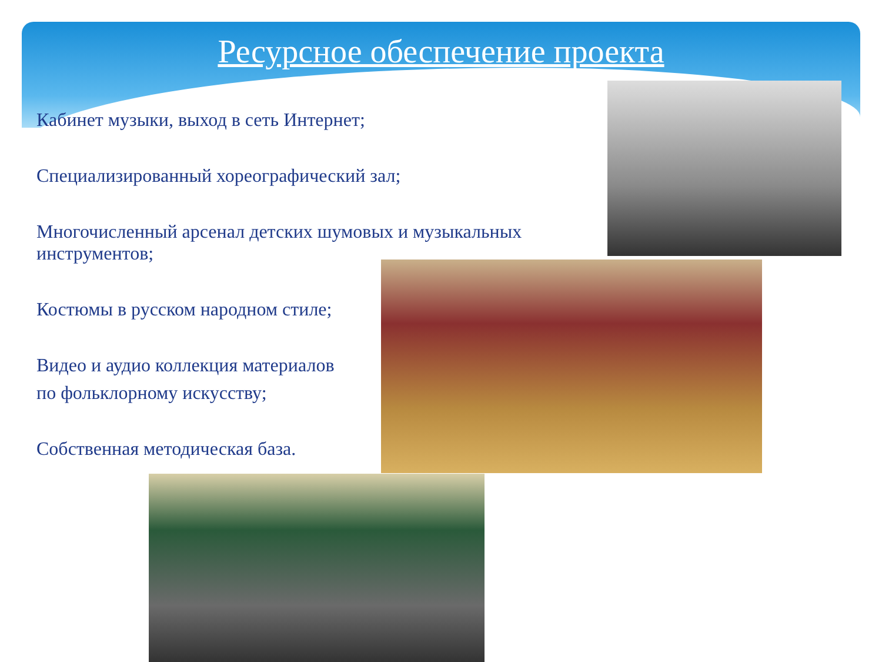Ресурсное обеспечение проекта
Кабинет музыки, выход в сеть Интернет;
Специализированный хореографический зал;
Многочисленный арсенал детских шумовых и музыкальных
инструментов;
Костюмы в русском народном стиле;
Видео и аудио коллекция материалов
по фольклорному искусству;
Собственная методическая база.